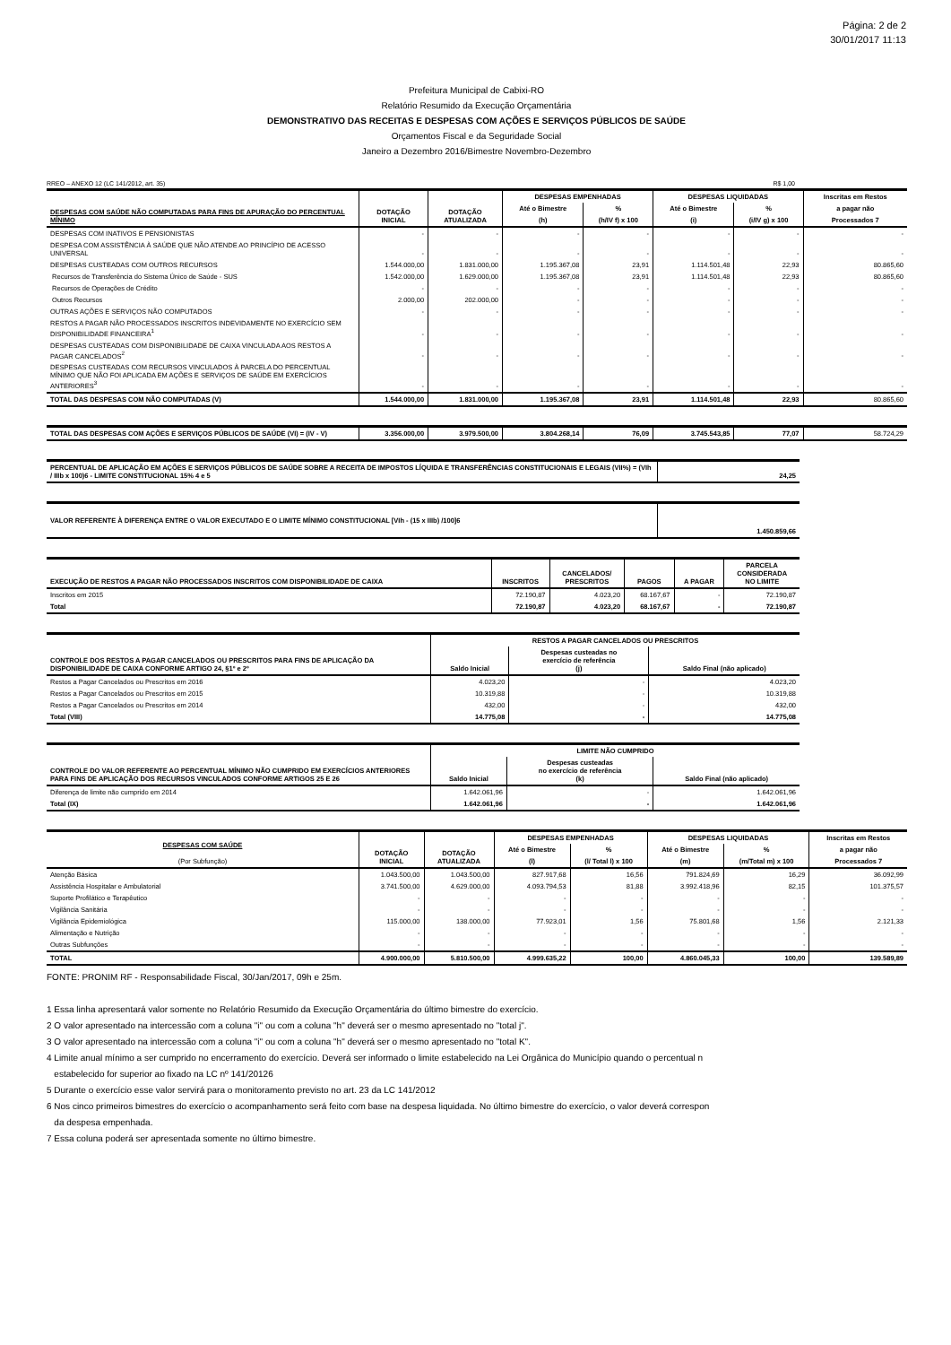Página: 2 de 2
30/01/2017 11:13
Prefeitura Municipal de Cabixi-RO
Relatório Resumido da Execução Orçamentária
DEMONSTRATIVO DAS RECEITAS E DESPESAS COM AÇÕES E SERVIÇOS PÚBLICOS DE SAÚDE
Orçamentos Fiscal e da Seguridade Social
Janeiro a Dezembro 2016/Bimestre Novembro-Dezembro
RREO – ANEXO 12 (LC 141/2012, art. 35) R$ 1,00
| DESPESAS COM SAÚDE NÃO COMPUTADAS PARA FINS DE APURAÇÃO DO PERCENTUAL MÍNIMO | DOTAÇÃO INICIAL | DOTAÇÃO ATUALIZADA | DESPESAS EMPENHADAS | | DESPESAS LIQUIDADAS | | Inscritas em Restos |
| --- | --- | --- | --- | --- | --- | --- | --- |
| | | | Até o Bimestre | % | Até o Bimestre | % | a pagar não |
| | | | (h) | (h/IV f) x 100 | (i) | (i/IV g) x 100 | Processados 7 |
| DESPESAS COM INATIVOS E PENSIONISTAS | - | - | - | - | - | - | - |
| DESPESA COM ASSISTÊNCIA À SAÚDE QUE NÃO ATENDE AO PRINCÍPIO DE ACESSO UNIVERSAL | - | - | - | - | - | - | - |
| DESPESAS CUSTEADAS COM OUTROS RECURSOS | 1.544.000,00 | 1.831.000,00 | 1.195.367,08 | 23,91 | 1.114.501,48 | 22,93 | 80.865,60 |
| Recursos de Transferência do Sistema Único de Saúde - SUS | 1.542.000,00 | 1.629.000,00 | 1.195.367,08 | 23,91 | 1.114.501,48 | 22,93 | 80.865,60 |
| Recursos de Operações de Crédito | - | - | - | - | - | - | - |
| Outros Recursos | 2.000,00 | 202.000,00 | - | - | - | - | - |
| OUTRAS AÇÕES E SERVIÇOS NÃO COMPUTADOS | - | - | - | - | - | - | - |
| RESTOS A PAGAR NÃO PROCESSADOS INSCRITOS INDEVIDAMENTE NO EXERCÍCIO SEM DISPONIBILIDADE FINANCEIRA<sup>1</sup> | - | - | - | - | - | - | - |
| DESPESAS CUSTEADAS COM DISPONIBILIDADE DE CAIXA VINCULADA AOS RESTOS A PAGAR CANCELADOS<sup>2</sup> | - | - | - | - | - | - | - |
| DESPESAS CUSTEADAS COM RECURSOS VINCULADOS À PARCELA DO PERCENTUAL MÍNIMO QUE NÃO FOI APLICADA EM AÇÕES E SERVIÇOS DE SAÚDE EM EXERCÍCIOS ANTERIORES<sup>3</sup> | - | - | - | - | - | - | - |
| TOTAL DAS DESPESAS COM NÃO COMPUTADAS (V) | 1.544.000,00 | 1.831.000,00 | 1.195.367,08 | 23,91 | 1.114.501,48 | 22,93 | 80.865,60 |
| TOTAL DAS DESPESAS COM AÇÕES E SERVIÇOS PÚBLICOS DE SAÚDE (VI) = (IV - V) | 3.356.000,00 | 3.979.500,00 | 3.804.268,14 | 76,09 | 3.745.543,85 | 77,07 | 58.724,29 |
| PERCENTUAL DE APLICAÇÃO EM AÇÕES E SERVIÇOS PÚBLICOS DE SAÚDE SOBRE A RECEITA DE IMPOSTOS LÍQUIDA E TRANSFERÊNCIAS CONSTITUCIONAIS E LEGAIS (VII%) = (VIh / IIIb x 100)6 - LIMITE CONSTITUCIONAL 15% 4 e 5 | 24,25 |
| VALOR REFERENTE À DIFERENÇA ENTRE O VALOR EXECUTADO E O LIMITE MÍNIMO CONSTITUCIONAL [VIh - (15 x IIIb) /100]6 | 1.450.859,66 |
| EXECUÇÃO DE RESTOS A PAGAR NÃO PROCESSADOS INSCRITOS COM DISPONIBILIDADE DE CAIXA | INSCRITOS | CANCELADOS/ PRESCRITOS | PAGOS | A PAGAR | PARCELA CONSIDERADA NO LIMITE |
| --- | --- | --- | --- | --- | --- |
| Inscritos em 2015 | 72.190,87 | 4.023,20 | 68.167,67 | - | 72.190,87 |
| Total | 72.190,87 | 4.023,20 | 68.167,67 | - | 72.190,87 |
| CONTROLE DOS RESTOS A PAGAR CANCELADOS OU PRESCRITOS PARA FINS DE APLICAÇÃO DA DISPONIBILIDADE DE CAIXA CONFORME ARTIGO 24, §1º e 2º | RESTOS A PAGAR CANCELADOS OU PRESCRITOS | | |
| --- | --- | --- | --- |
| | Saldo Inicial | Despesas custeadas no exercício de referência (j) | Saldo Final (não aplicado) |
| Restos a Pagar Cancelados ou Prescritos em 2016 | 4.023,20 | - | 4.023,20 |
| Restos a Pagar Cancelados ou Prescritos em 2015 | 10.319,88 | - | 10.319,88 |
| Restos a Pagar Cancelados ou Prescritos em 2014 | 432,00 | - | 432,00 |
| Total (VIII) | 14.775,08 | - | 14.775,08 |
| CONTROLE DO VALOR REFERENTE AO PERCENTUAL MÍNIMO NÃO CUMPRIDO EM EXERCÍCIOS ANTERIORES PARA FINS DE APLICAÇÃO DOS RECURSOS VINCULADOS CONFORME ARTIGOS 25 E 26 | LIMITE NÃO CUMPRIDO | | |
| --- | --- | --- | --- |
| | Saldo Inicial | Despesas custeadas no exercício de referência (k) | Saldo Final (não aplicado) |
| Diferença de limite não cumprido em 2014 | 1.642.061,96 | - | 1.642.061,96 |
| Total (IX) | 1.642.061,96 | - | 1.642.061,96 |
| DESPESAS COM SAÚDE (Por Subfunção) | DOTAÇÃO INICIAL | DOTAÇÃO ATUALIZADA | DESPESAS EMPENHADAS | | DESPESAS LIQUIDADAS | | Inscritas em Restos |
| --- | --- | --- | --- | --- | --- | --- | --- |
| | | | Até o Bimestre | % | Até o Bimestre | % | a pagar não |
| | | | (l) | (l/ Total l) x 100 | (m) | (m/Total m) x 100 | Processados 7 |
| Atenção Básica | 1.043.500,00 | 1.043.500,00 | 827.917,68 | 16,56 | 791.824,69 | 16,29 | 36.092,99 |
| Assistência Hospitalar e Ambulatorial | 3.741.500,00 | 4.629.000,00 | 4.093.794,53 | 81,88 | 3.992.418,96 | 82,15 | 101.375,57 |
| Suporte Profilático e Terapêutico | - | - | - | - | - | - | - |
| Vigilância Sanitária | - | - | - | - | - | - | - |
| Vigilância Epidemiológica | 115.000,00 | 138.000,00 | 77.923,01 | 1,56 | 75.801,68 | 1,56 | 2.121,33 |
| Alimentação e Nutrição | - | - | - | - | - | - | - |
| Outras Subfunções | - | - | - | - | - | - | - |
| TOTAL | 4.900.000,00 | 5.810.500,00 | 4.999.635,22 | 100,00 | 4.860.045,33 | 100,00 | 139.589,89 |
FONTE: PRONIM RF - Responsabilidade Fiscal, 30/Jan/2017, 09h e 25m.
1 Essa linha apresentará valor somente no Relatório Resumido da Execução Orçamentária do último bimestre do exercício.
2 O valor apresentado na intercessão com a coluna "i" ou com a coluna "h" deverá ser o mesmo apresentado no "total j".
3 O valor apresentado na intercessão com a coluna "i" ou com a coluna "h" deverá ser o mesmo apresentado no "total K".
4 Limite anual mínimo a ser cumprido no encerramento do exercício. Deverá ser informado o limite estabelecido na Lei Orgânica do Município quando o percentual n
estabelecido for superior ao fixado na LC nº 141/20126
5 Durante o exercício esse valor servirá para o monitoramento previsto no art. 23 da LC 141/2012
6 Nos cinco primeiros bimestres do exercício o acompanhamento será feito com base na despesa liquidada. No último bimestre do exercício, o valor deverá correspon
da despesa empenhada.
7 Essa coluna poderá ser apresentada somente no último bimestre.